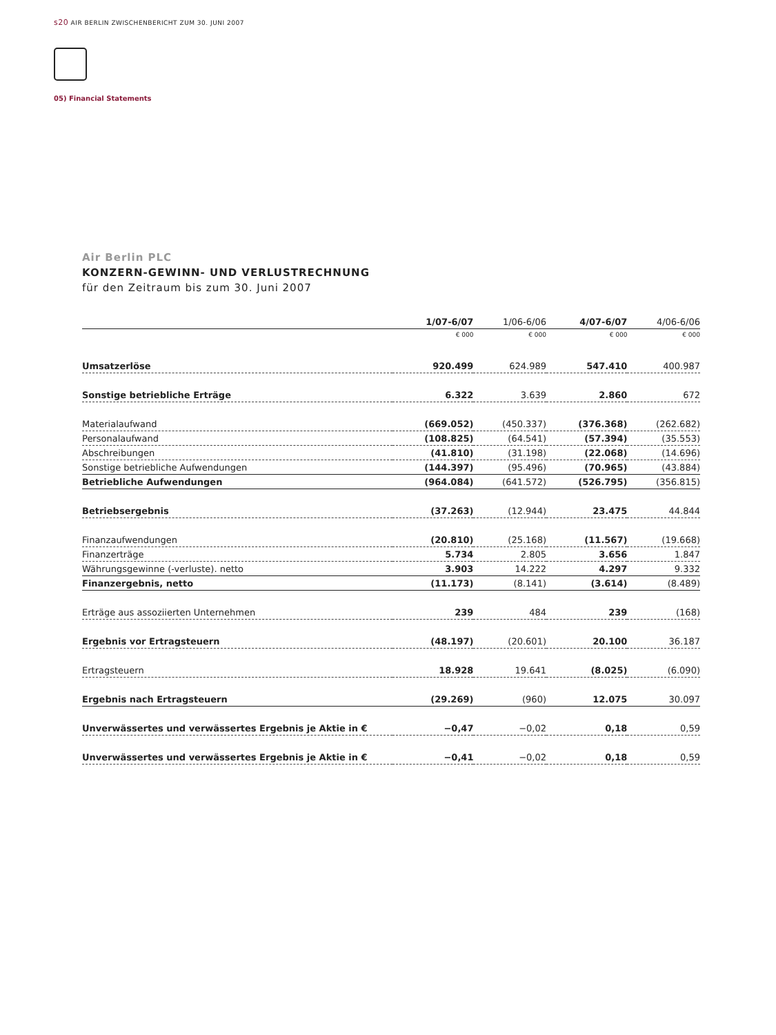s20 AIR BERLIN ZWISCHENBERICHT ZUM 30. JUNI 2007
05) Financial Statements
Air Berlin PLC
KONZERN-GEWINN- UND VERLUSTRECHNUNG
für den Zeitraum bis zum 30. Juni 2007
| | 1/07-6/07 | 1/06-6/06 | 4/07-6/07 | 4/06-6/06 |
| --- | --- | --- | --- | --- |
| | € 000 | € 000 | € 000 | € 000 |
| Umsatzerlöse | 920.499 | 624.989 | 547.410 | 400.987 |
| Sonstige betriebliche Erträge | 6.322 | 3.639 | 2.860 | 672 |
| Materialaufwand | (669.052) | (450.337) | (376.368) | (262.682) |
| Personalaufwand | (108.825) | (64.541) | (57.394) | (35.553) |
| Abschreibungen | (41.810) | (31.198) | (22.068) | (14.696) |
| Sonstige betriebliche Aufwendungen | (144.397) | (95.496) | (70.965) | (43.884) |
| Betriebliche Aufwendungen | (964.084) | (641.572) | (526.795) | (356.815) |
| Betriebsergebnis | (37.263) | (12.944) | 23.475 | 44.844 |
| Finanzaufwendungen | (20.810) | (25.168) | (11.567) | (19.668) |
| Finanzerträge | 5.734 | 2.805 | 3.656 | 1.847 |
| Währungsgewinne (-verluste). netto | 3.903 | 14.222 | 4.297 | 9.332 |
| Finanzergebnis, netto | (11.173) | (8.141) | (3.614) | (8.489) |
| Erträge aus assoziierten Unternehmen | 239 | 484 | 239 | (168) |
| Ergebnis vor Ertragsteuern | (48.197) | (20.601) | 20.100 | 36.187 |
| Ertragsteuern | 18.928 | 19.641 | (8.025) | (6.090) |
| Ergebnis nach Ertragsteuern | (29.269) | (960) | 12.075 | 30.097 |
| Unverwässertes und verwässertes Ergebnis je Aktie in € | −0,47 | −0,02 | 0,18 | 0,59 |
| Unverwässertes und verwässertes Ergebnis je Aktie in € | −0,41 | −0,02 | 0,18 | 0,59 |